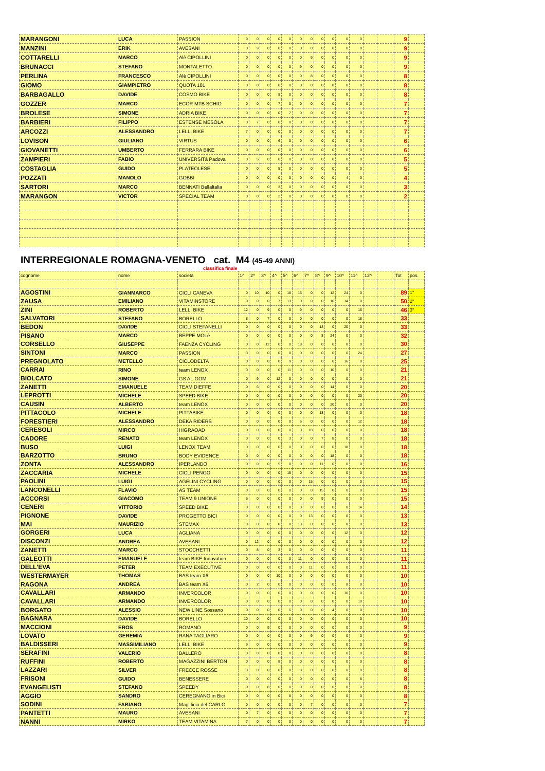| MARANGONI | LUCA | PASSION | 9 | 0 | 0 | 0 | 0 | 0 | 0 | 0 | 0 | 0 | 0 | | | 9 | |
| MANZINI | ERIK | AVESANI | 0 | 9 | 0 | 0 | 0 | 0 | 0 | 0 | 0 | 0 | 0 | | | 9 | |
| COTTARELLI | MARCO | Alè CIPOLLINI | 0 | 0 | 0 | 0 | 0 | 0 | 9 | 0 | 0 | 0 | 0 | | | 9 | |
| BRUNACCI | STEFANO | MONTALETTO | 0 | 0 | 0 | 0 | 0 | 9 | 0 | 0 | 0 | 0 | 0 | | | 9 | |
| PERLINA | FRANCESCO | Alè CIPOLLINI | 0 | 0 | 0 | 0 | 0 | 0 | 8 | 0 | 0 | 0 | 0 | | | 8 | |
| GIOMO | GIAMPIETRO | QUOTA 101 | 0 | 0 | 0 | 0 | 0 | 0 | 0 | 0 | 8 | 0 | 0 | | | 8 | |
| BARBAGALLO | DAVIDE | COSMO BIKE | 0 | 0 | 0 | 8 | 0 | 0 | 0 | 0 | 0 | 0 | 0 | | | 8 | |
| GOZZER | MARCO | ECOR MTB SCHIO | 0 | 0 | 0 | 7 | 0 | 0 | 0 | 0 | 0 | 0 | 0 | | | 7 | |
| BROLESE | SIMONE | ADRIA BIKE | 0 | 0 | 0 | 0 | 7 | 0 | 0 | 0 | 0 | 0 | 0 | | | 7 | |
| BARBIERI | FILIPPO | ESTENSE MESOLA | 0 | 7 | 0 | 0 | 0 | 0 | 0 | 0 | 0 | 0 | 0 | | | 7 | |
| ARCOZZI | ALESSANDRO | LELLI BIKE | 7 | 0 | 0 | 0 | 0 | 0 | 0 | 0 | 0 | 0 | 0 | | | 7 | |
| LOVISON | GIULIANO | VIRTUS | 0 | 0 | 0 | 6 | 0 | 0 | 0 | 0 | 0 | 0 | 0 | | | 6 | |
| GIOVANETTI | UMBERTO | FERRARA BIKE | 0 | 0 | 0 | 0 | 0 | 0 | 0 | 0 | 0 | 6 | 0 | | | 6 | |
| ZAMPIERI | FABIO | UNIVERSITà Padova | 0 | 5 | 0 | 0 | 0 | 0 | 0 | 0 | 0 | 0 | 0 | | | 5 | |
| COSTAGLIA | GUIDO | PLATEOLESE | 0 | 0 | 0 | 5 | 0 | 0 | 0 | 0 | 0 | 0 | 0 | | | 5 | |
| POZZATI | MANOLO | GOBBI | 0 | 0 | 0 | 0 | 0 | 0 | 0 | 0 | 0 | 4 | 0 | | | 4 | |
| SARTORI | MARCO | BENNATI Bellaltalia | 0 | 0 | 0 | 3 | 0 | 0 | 0 | 0 | 0 | 0 | 0 | | | 3 | |
| MARANGON | VICTOR | SPECIAL TEAM | 0 | 0 | 0 | 2 | 0 | 0 | 0 | 0 | 0 | 0 | 0 | | | 2 | |
INTERREGIONALE ROMAGNA-VENETO cat. M4 (45-49 ANNI)
classifica finale
| cognome | nome | società | 1^ | 2^ | 3^ | 4^ | 5^ | 6^ | 7^ | 8^ | 9^ | 10^ | 11^ | 12^ | | Tot | pos. |
| --- | --- | --- | --- | --- | --- | --- | --- | --- | --- | --- | --- | --- | --- | --- | --- | --- | --- |
| AGOSTINI | GIANMARCO | CICLI CANEVA | 0 | 10 | 10 | 0 | 18 | 15 | 0 | 0 | 12 | 24 | 0 | | | 89 | 1° |
| ZAUSA | EMILIANO | VITAMINSTORE | 0 | 0 | 0 | 7 | 13 | 0 | 0 | 0 | 16 | 14 | 0 | | | 50 | 2° |
| ZINI | ROBERTO | LELLI BIKE | 12 | 0 | 9 | 0 | 0 | 9 | 0 | 0 | 0 | 0 | 16 | | | 46 | 3° |
| SALVATORI | STEFANO | BORELLO | 8 | 0 | 7 | 0 | 0 | 0 | 0 | 0 | 0 | 0 | 18 | | | 33 | |
| BEDON | DAVIDE | CICLI STEFANELLI | 0 | 0 | 0 | 0 | 0 | 0 | 0 | 13 | 0 | 20 | 0 | | | 33 | |
| PISANO | MARCO | BEPPE MOLè | 0 | 0 | 0 | 0 | 0 | 0 | 0 | 8 | 24 | 0 | 0 | | | 32 | |
| CORSELLO | GIUSEPPE | FAENZA CYCLING | 0 | 0 | 12 | 0 | 0 | 18 | 0 | 0 | 0 | 0 | 0 | | | 30 | |
| SINTONI | MARCO | PASSION | 3 | 0 | 0 | 0 | 0 | 0 | 0 | 0 | 0 | 0 | 24 | | | 27 | |
| PREGNOLATO | METELLO | CICLODELTA | 0 | 0 | 0 | 0 | 9 | 0 | 0 | 0 | 0 | 16 | 0 | | | 25 | |
| CARRAI | RINO | team LENOX | 0 | 0 | 0 | 0 | 11 | 0 | 0 | 0 | 10 | 0 | 0 | | | 21 | |
| BIOLCATO | SIMONE | GS AL-GOM | 0 | 9 | 0 | 12 | 0 | 0 | 0 | 0 | 0 | 0 | 0 | | | 21 | |
| ZANETTI | EMANUELE | TEAM DIEFFE | 0 | 6 | 0 | 0 | 0 | 0 | 0 | 0 | 14 | 0 | 0 | | | 20 | |
| LEPROTTI | MICHELE | SPEED BIKE | 0 | 0 | 0 | 0 | 0 | 0 | 0 | 0 | 0 | 0 | 20 | | | 20 | |
| CAUSIN | ALBERTO | team LENOX | 0 | 0 | 0 | 0 | 0 | 0 | 0 | 0 | 20 | 0 | 0 | | | 20 | |
| PITTACOLO | MICHELE | PITTABIKE | 0 | 0 | 0 | 0 | 0 | 0 | 0 | 18 | 0 | 0 | 0 | | | 18 | |
| FORESTIERI | ALESSANDRO | DEKA RIDERS | 0 | 0 | 0 | 0 | 0 | 6 | 0 | 0 | 0 | 0 | 12 | | | 18 | |
| CERESOLI | MIRCO | HIGRAOAD | 0 | 0 | 0 | 0 | 0 | 0 | 18 | 0 | 0 | 0 | 0 | | | 18 | |
| CADORE | RENATO | team LENOX | 0 | 0 | 0 | 0 | 3 | 0 | 0 | 7 | 8 | 0 | 0 | | | 18 | |
| BUSO | LUIGI | LENOX TEAM | 0 | 0 | 0 | 0 | 0 | 0 | 0 | 0 | 0 | 18 | 0 | | | 18 | |
| BARZOTTO | BRUNO | BODY EVIDENCE | 0 | 0 | 0 | 0 | 0 | 0 | 0 | 0 | 18 | 0 | 0 | | | 18 | |
| ZONTA | ALESSANDRO | IPERLANDO | 0 | 0 | 0 | 5 | 0 | 0 | 0 | 11 | 0 | 0 | 0 | | | 16 | |
| ZACCARIA | MICHELE | CICLI PENGO | 0 | 0 | 0 | 0 | 15 | 0 | 0 | 0 | 0 | 0 | 0 | | | 15 | |
| PAOLINI | LUIGI | AGELINI CYCLING | 0 | 0 | 0 | 0 | 0 | 0 | 15 | 0 | 0 | 0 | 0 | | | 15 | |
| LANCONELLI | FLAVIO | AS TEAM | 0 | 0 | 0 | 0 | 0 | 0 | 0 | 15 | 0 | 0 | 0 | | | 15 | |
| ACCORSI | GIACOMO | TEAM 9 UNIONE | 6 | 0 | 0 | 0 | 0 | 0 | 0 | 9 | 0 | 0 | 0 | | | 15 | |
| CENERI | VITTORIO | SPEED BIKE | 0 | 0 | 0 | 0 | 0 | 0 | 0 | 0 | 0 | 0 | 14 | | | 14 | |
| PIGNONE | DAVIDE | PROGETTO BICI | 0 | 0 | 0 | 0 | 0 | 0 | 13 | 0 | 0 | 0 | 0 | | | 13 | |
| MAI | MAURIZIO | STEMAX | 0 | 0 | 0 | 0 | 0 | 13 | 0 | 0 | 0 | 0 | 0 | | | 13 | |
| GORGERI | LUCA | AGLIANA | 0 | 0 | 0 | 0 | 0 | 0 | 0 | 0 | 0 | 12 | 0 | | | 12 | |
| DISCONZI | ANDREA | AVESANI | 0 | 12 | 0 | 0 | 0 | 0 | 0 | 0 | 0 | 0 | 0 | | | 12 | |
| ZANETTI | MARCO | STOCCHETTI | 0 | 8 | 0 | 3 | 0 | 0 | 0 | 0 | 0 | 0 | 0 | | | 11 | |
| GALEOTTI | EMANUELE | team BIKE Innovation | 0 | 0 | 0 | 0 | 0 | 11 | 0 | 0 | 0 | 0 | 0 | | | 11 | |
| DELL'EVA | PETER | TEAM EXECUTIVE | 0 | 0 | 0 | 0 | 0 | 0 | 11 | 0 | 0 | 0 | 0 | | | 11 | |
| WESTERMAYER | THOMAS | BAS team X6 | 0 | 0 | 0 | 10 | 0 | 0 | 0 | 0 | 0 | 0 | 0 | | | 10 | |
| RAGONA | ANDREA | BAS team X6 | 0 | 2 | 0 | 0 | 0 | 0 | 0 | 0 | 0 | 8 | 0 | | | 10 | |
| CAVALLARI | ARMANDO | INVERCOLOR | 0 | 0 | 0 | 0 | 0 | 0 | 0 | 0 | 0 | 10 | 0 | | | 10 | |
| CAVALLARI | ARMANDO | INVERCOLOR | 0 | 0 | 0 | 0 | 0 | 0 | 0 | 0 | 0 | 0 | 10 | | | 10 | |
| BORGATO | ALESSIO | NEW LINE Sossano | 0 | 0 | 0 | 0 | 6 | 0 | 0 | 0 | 4 | 0 | 0 | | | 10 | |
| BAGNARA | DAVIDE | BORELLO | 10 | 0 | 0 | 0 | 0 | 0 | 0 | 0 | 0 | 0 | 0 | | | 10 | |
| MACCIONI | EROS | ROMANO | 0 | 0 | 9 | 0 | 0 | 0 | 0 | 0 | 0 | 0 | 0 | | | 9 | |
| LOVATO | GEREMIA | RANA TAGLIARO | 0 | 0 | 0 | 0 | 0 | 0 | 9 | 0 | 0 | 0 | 0 | | | 9 | |
| BALDISSERI | MASSIMILIANO | LELLI BIKE | 9 | 0 | 0 | 0 | 0 | 0 | 0 | 0 | 0 | 0 | 0 | | | 9 | |
| SERAFINI | VALERIO | BALLERO | 0 | 0 | 0 | 0 | 0 | 0 | 8 | 0 | 0 | 0 | 0 | | | 8 | |
| RUFFINI | ROBERTO | MAGAZZINI BERTON | 0 | 0 | 0 | 8 | 0 | 0 | 0 | 0 | 0 | 0 | 0 | | | 8 | |
| LAZZARI | SILVER | FRECCE ROSSE | 0 | 0 | 0 | 0 | 0 | 8 | 0 | 0 | 0 | 0 | 0 | | | 8 | |
| FRISONI | GUIDO | BENESSERE | 0 | 0 | 0 | 0 | 0 | 0 | 0 | 0 | 0 | 0 | 8 | | | 8 | |
| EVANGELISTI | STEFANO | SPEEDY | 0 | 0 | 8 | 0 | 0 | 0 | 0 | 0 | 0 | 0 | 0 | | | 8 | |
| AGGIO | SANDRO | CEREGNANO in Bici | 0 | 0 | 0 | 0 | 8 | 0 | 0 | 0 | 0 | 0 | 0 | | | 8 | |
| SODINI | FABIANO | Maglificio del CARLO | 0 | 0 | 0 | 0 | 0 | 0 | 7 | 0 | 0 | 0 | 0 | | | 7 | |
| PANTETTI | MAURO | AVESANI | 0 | 7 | 0 | 0 | 0 | 0 | 0 | 0 | 0 | 0 | 0 | | | 7 | |
| NANNI | MIRKO | TEAM VITAMINA | 7 | 0 | 0 | 0 | 0 | 0 | 0 | 0 | 0 | 0 | 0 | | | 7 | |